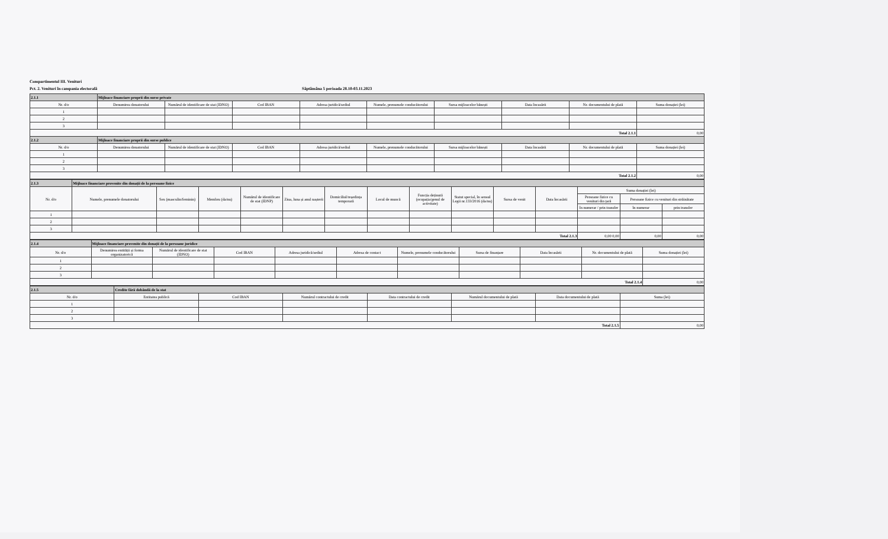Compartimentul III. Venituri
Pct. 2. Venituri în campania electorală Săptămâna 5 perioada 28.10-03.11.2023
| 2.1.1 | Mijloace financiare proprii din surse private | | | | | | | | |
| Nr. d/o | Denumirea donatorului | Numărul de identificare de stat (IDNO) | Cod IBAN | Adresa juridică/sediul | Numele, prenumele conducătorului | Sursa mijloacelor bănești | Data încasării | Nr. documentului de plată | Suma donației (lei) |
| 1 | | | | | | | | | |
| 2 | | | | | | | | | |
| 3 | | | | | | | | | |
| Total 2.1.1 | | | | | | | | | 0,00 |
| 2.1.2 | Mijloace financiare proprii din surse publice | | | | | | | | |
| Nr. d/o | Denumirea donatorului | Numărul de identificare de stat (IDNO) | Cod IBAN | Adresa juridică/sediul | Numele, prenumele conducătorului | Sursa mijloacelor bănești | Data încasării | Nr. documentului de plată | Suma donației (lei) |
| 1 | | | | | | | | | |
| 2 | | | | | | | | | |
| 3 | | | | | | | | | |
| Total 2.1.2 | | | | | | | | | 0,00 |
| 2.1.3 | Mijloace financiare provenite din donații de la persoane fizice | | | | | | | | | | | | | |
| Nr. d/o | Numele, prenumele donatorului | Sex (masculin/feminin) | Membru (da/nu) | Numărul de identificare de stat (IDNP) | Ziua, luna și anul nașterii | Domiciliul/reședința temporară | Locul de muncă | Funcția deținută (ocupația/genul de activitate) | Statut special, în sensul Legii nr.133/2016 (da/nu) | Sursa de venit | Data încasării | Suma donației (lei) | | |
| | | | | | | | | | | | | Persoane fizice cu venituri din țară | Persoane fizice cu venituri din străinătate | |
| | | | | | | | | | | | | în numerar / prin transfer | în numerar | prin transfer |
| 1 | | | | | | | | | | | | | | |
| 2 | | | | | | | | | | | | | | |
| 3 | | | | | | | | | | | | | | |
| Total 2.1.3 | | | | | | | | | | | | 0,00 0,00 | 0,00 | 0,00 |
| 2.1.4 | Mijloace financiare provenite din donații de la persoane juridice | | | | | | | | | |
| Nr. d/o | Denumirea entității și forma organizatorică | Numărul de identificare de stat (IDNO) | Cod IBAN | Adresa juridică/sediul | Adresa de contact | Numele, prenumele conducătorului | Sursa de finanțare | Data încasării | Nr. documentului de plată | Suma donației (lei) |
| 1 | | | | | | | | | | |
| 2 | | | | | | | | | | |
| 3 | | | | | | | | | | |
| Total 2.1.4 | | | | | | | | | | 0,00 |
| 2.1.5 | Credite fără dobândă de la stat | | | | | | |
| Nr. d/o | Entitatea publică | Cod IBAN | Numărul contractului de credit | Data contractului de credit | Numărul documentului de plată | Data documentului de plată | Suma (lei) |
| 1 | | | | | | | |
| 2 | | | | | | | |
| 3 | | | | | | | |
| Total 2.1.5 | | | | | | | 0,00 |